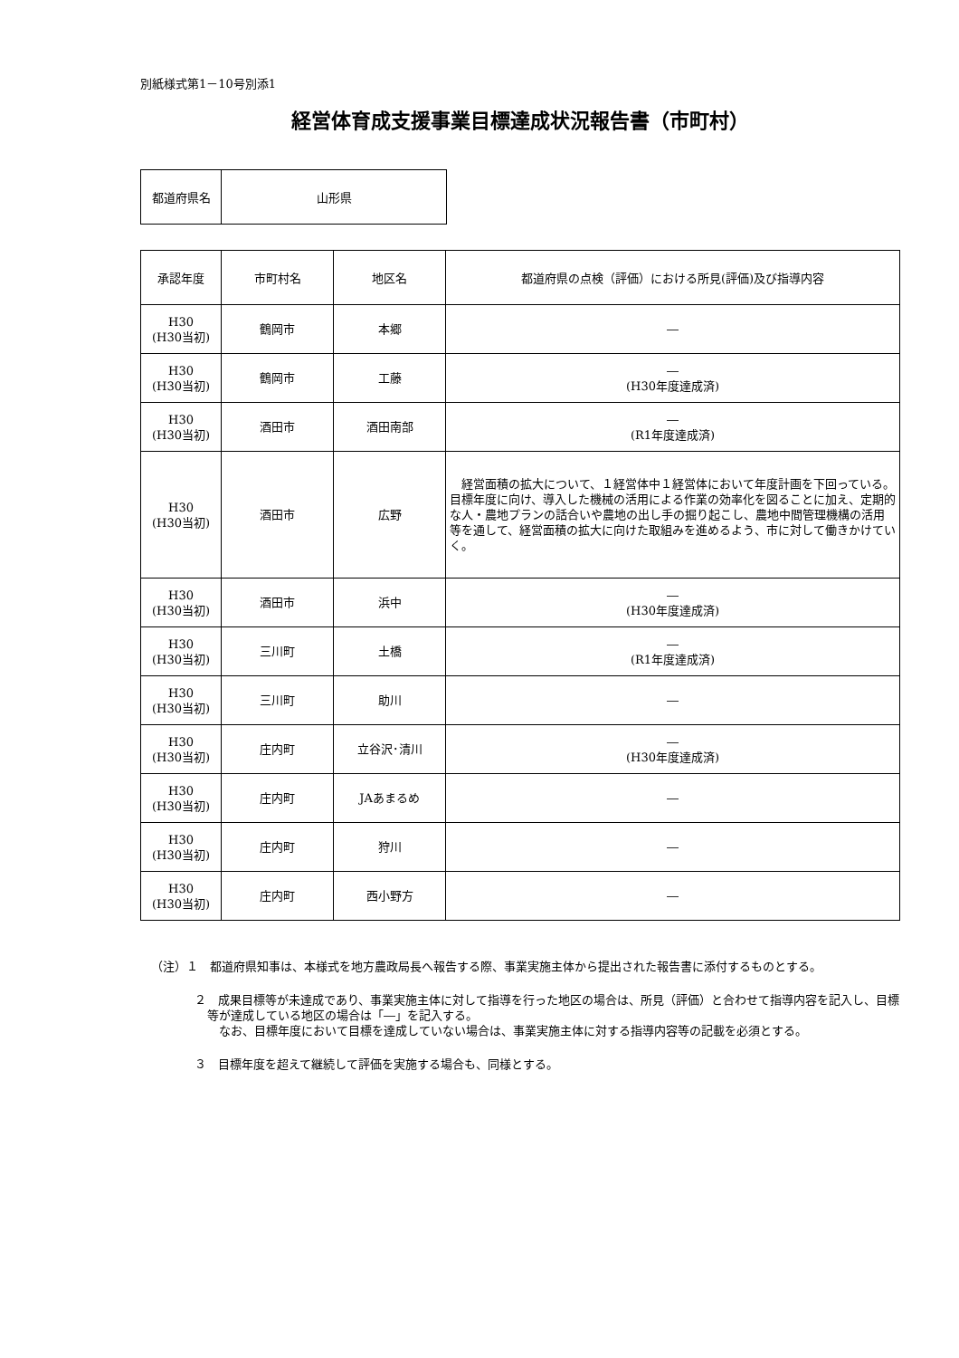別紙様式第1－10号別添1
経営体育成支援事業目標達成状況報告書（市町村）
| 都道府県名 | 山形県 |
| 承認年度 | 市町村名 | 地区名 | 都道府県の点検（評価）における所見(評価)及び指導内容 |
| --- | --- | --- | --- |
| H30 (H30当初) | 鶴岡市 | 本郷 | ― |
| H30 (H30当初) | 鶴岡市 | 工藤 | ― (H30年度達成済) |
| H30 (H30当初) | 酒田市 | 酒田南部 | ― (R1年度達成済) |
| H30 (H30当初) | 酒田市 | 広野 | 経営面積の拡大について、１経営体中１経営体において年度計画を下回っている。目標年度に向け、導入した機械の活用による作業の効率化を図ることに加え、定期的な人・農地プランの話合いや農地の出し手の掘り起こし、農地中間管理機構の活用等を通して、経営面積の拡大に向けた取組みを進めるよう、市に対して働きかけていく。 |
| H30 (H30当初) | 酒田市 | 浜中 | ― (H30年度達成済) |
| H30 (H30当初) | 三川町 | 土橋 | ― (R1年度達成済) |
| H30 (H30当初) | 三川町 | 助川 | ― |
| H30 (H30当初) | 庄内町 | 立谷沢･清川 | ― (H30年度達成済) |
| H30 (H30当初) | 庄内町 | JAあまるめ | ― |
| H30 (H30当初) | 庄内町 | 狩川 | ― |
| H30 (H30当初) | 庄内町 | 西小野方 | ― |
（注）１　都道府県知事は、本様式を地方農政局長へ報告する際、事業実施主体から提出された報告書に添付するものとする。
２　成果目標等が未達成であり、事業実施主体に対して指導を行った地区の場合は、所見（評価）と合わせて指導内容を記入し、目標等が達成している地区の場合は「―」を記入する。
　なお、目標年度において目標を達成していない場合は、事業実施主体に対する指導内容等の記載を必須とする。
３　目標年度を超えて継続して評価を実施する場合も、同様とする。